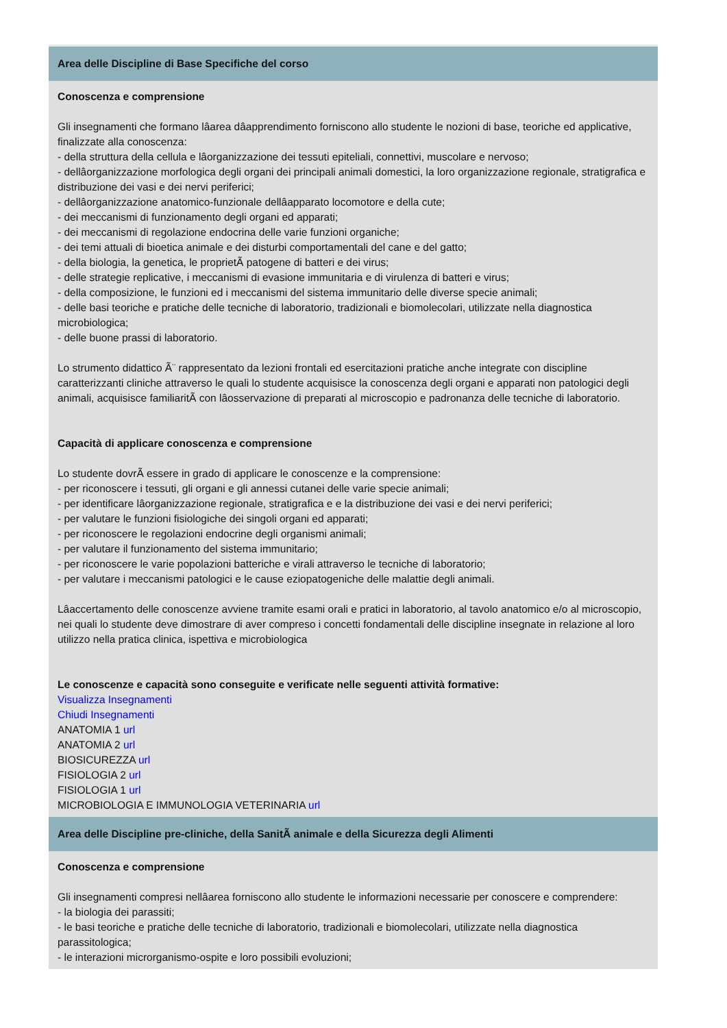Area delle Discipline di Base Specifiche del corso
Conoscenza e comprensione
Gli insegnamenti che formano lâarea dâapprendimento forniscono allo studente le nozioni di base, teoriche ed applicative, finalizzate alla conoscenza:
- della struttura della cellula e lâorganizzazione dei tessuti epiteliali, connettivi, muscolare e nervoso;
- dellâorganizzazione morfologica degli organi dei principali animali domestici, la loro organizzazione regionale, stratigrafica e distribuzione dei vasi e dei nervi periferici;
- dellâorganizzazione anatomico-funzionale dellâapparato locomotore e della cute;
- dei meccanismi di funzionamento degli organi ed apparati;
- dei meccanismi di regolazione endocrina delle varie funzioni organiche;
- dei temi attuali di bioetica animale e dei disturbi comportamentali del cane e del gatto;
- della biologia, la genetica, le proprietÃ patogene di batteri e dei virus;
- delle strategie replicative, i meccanismi di evasione immunitaria e di virulenza di batteri e virus;
- della composizione, le funzioni ed i meccanismi del sistema immunitario delle diverse specie animali;
- delle basi teoriche e pratiche delle tecniche di laboratorio, tradizionali e biomolecolari, utilizzate nella diagnostica microbiologica;
- delle buone prassi di laboratorio.
Lo strumento didattico Ã¨ rappresentato da lezioni frontali ed esercitazioni pratiche anche integrate con discipline caratterizzanti cliniche attraverso le quali lo studente acquisisce la conoscenza degli organi e apparati non patologici degli animali, acquisisce familiaritÃ con lâosservazione di preparati al microscopio e padronanza delle tecniche di laboratorio.
Capacità di applicare conoscenza e comprensione
Lo studente dovrÃ essere in grado di applicare le conoscenze e la comprensione:
- per riconoscere i tessuti, gli organi e gli annessi cutanei delle varie specie animali;
- per identificare lâorganizzazione regionale, stratigrafica e e la distribuzione dei vasi e dei nervi periferici;
- per valutare le funzioni fisiologiche dei singoli organi ed apparati;
- per riconoscere le regolazioni endocrine degli organismi animali;
- per valutare il funzionamento del sistema immunitario;
- per riconoscere le varie popolazioni batteriche e virali attraverso le tecniche di laboratorio;
- per valutare i meccanismi patologici e le cause eziopatogeniche delle malattie degli animali.
Lâaccertamento delle conoscenze avviene tramite esami orali e pratici in laboratorio, al tavolo anatomico e/o al microscopio, nei quali lo studente deve dimostrare di aver compreso i concetti fondamentali delle discipline insegnate in relazione al loro utilizzo nella pratica clinica, ispettiva e microbiologica
Le conoscenze e capacità sono conseguite e verificate nelle seguenti attività formative:
Visualizza Insegnamenti
Chiudi Insegnamenti
ANATOMIA 1 url
ANATOMIA 2 url
BIOSICUREZZA url
FISIOLOGIA 2 url
FISIOLOGIA 1 url
MICROBIOLOGIA E IMMUNOLOGIA VETERINARIA url
Area delle Discipline pre-cliniche, della SanitÃ animale e della Sicurezza degli Alimenti
Conoscenza e comprensione
Gli insegnamenti compresi nellâarea forniscono allo studente le informazioni necessarie per conoscere e comprendere:
- la biologia dei parassiti;
- le basi teoriche e pratiche delle tecniche di laboratorio, tradizionali e biomolecolari, utilizzate nella diagnostica parassitologica;
- le interazioni microrganismo-ospite e loro possibili evoluzioni;